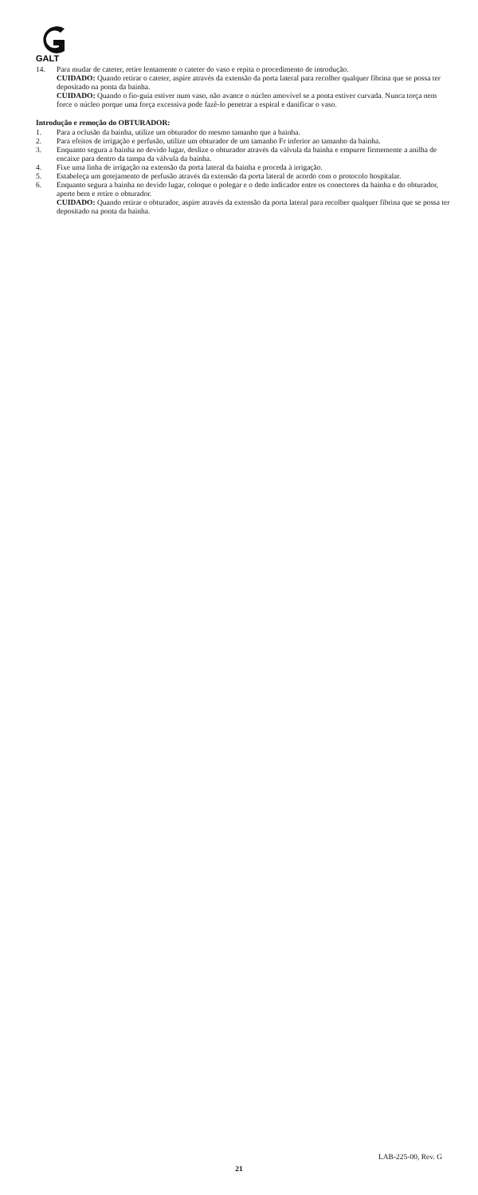GALT
14. Para mudar de cateter, retire lentamente o cateter do vaso e repita o procedimento de introdução.
CUIDADO: Quando retirar o cateter, aspire através da extensão da porta lateral para recolher qualquer fibrina que se possa ter depositado na ponta da bainha.
CUIDADO: Quando o fio-guia estiver num vaso, não avance o núcleo amovível se a ponta estiver curvada. Nunca torça nem force o núcleo porque uma força excessiva pode fazê-lo penetrar a espiral e danificar o vaso.
Introdução e remoção do OBTURADOR:
1. Para a oclusão da bainha, utilize um obturador do mesmo tamanho que a bainha.
2. Para efeitos de irrigação e perfusão, utilize um obturador de um tamanho Fr inferior ao tamanho da bainha.
3. Enquanto segura a bainha no devido lugar, deslize o obturador através da válvula da bainha e empurre firmemente a anilha de encaixe para dentro da tampa da válvula da bainha.
4. Fixe uma linha de irrigação na extensão da porta lateral da bainha e proceda à irrigação.
5. Estabeleça um gotejamento de perfusão através da extensão da porta lateral de acordo com o protocolo hospitalar.
6. Enquanto segura a bainha no devido lugar, coloque o polegar e o dedo indicador entre os conectores da bainha e do obturador, aperte bem e retire o obturador.
CUIDADO: Quando retirar o obturador, aspire através da extensão da porta lateral para recolher qualquer fibrina que se possa ter depositado na ponta da bainha.
LAB-225-00, Rev. G
21